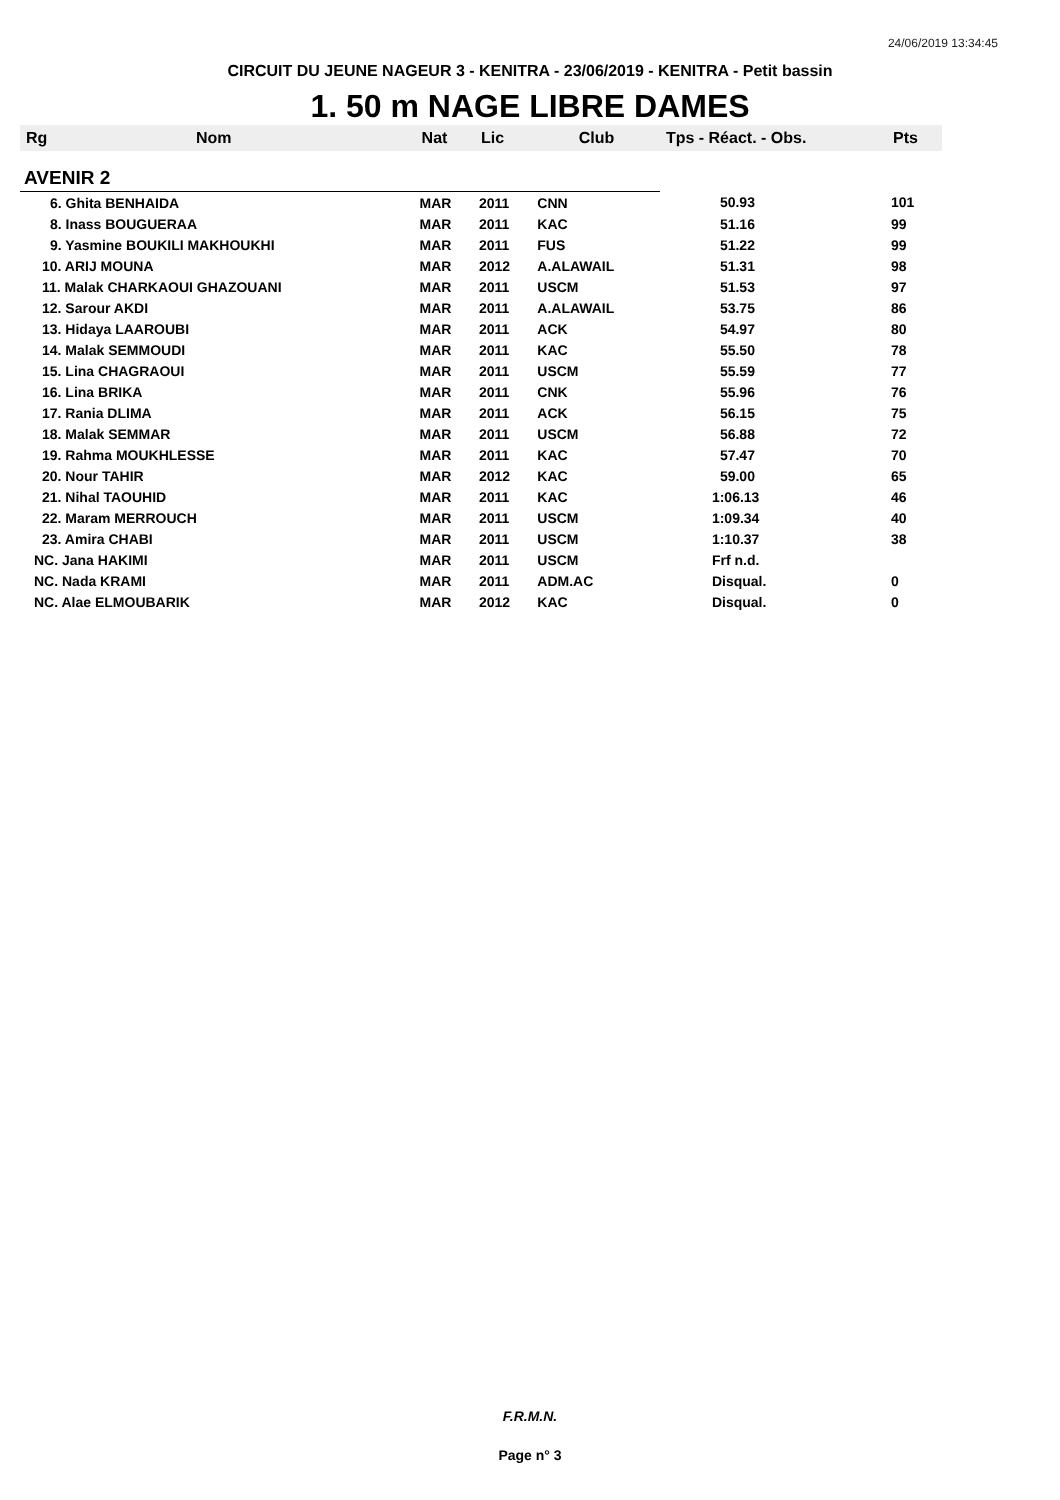24/06/2019 13:34:45
CIRCUIT DU JEUNE NAGEUR 3 - KENITRA - 23/06/2019 - KENITRA - Petit bassin
1. 50 m NAGE LIBRE DAMES
| Rg | Nom | Nat | Lic | Club | Tps - Réact. - Obs. | Pts |
| --- | --- | --- | --- | --- | --- | --- |
| AVENIR 2 | | | | | | |
| 6. Ghita BENHAIDA | | MAR | 2011 | CNN | 50.93 | 101 |
| 8. Inass BOUGUERAA | | MAR | 2011 | KAC | 51.16 | 99 |
| 9. Yasmine BOUKILI MAKHOUKHI | | MAR | 2011 | FUS | 51.22 | 99 |
| 10. ARIJ MOUNA | | MAR | 2012 | A.ALAWAIL | 51.31 | 98 |
| 11. Malak CHARKAOUI GHAZOUANI | | MAR | 2011 | USCM | 51.53 | 97 |
| 12. Sarour AKDI | | MAR | 2011 | A.ALAWAIL | 53.75 | 86 |
| 13. Hidaya LAAROUBI | | MAR | 2011 | ACK | 54.97 | 80 |
| 14. Malak SEMMOUDI | | MAR | 2011 | KAC | 55.50 | 78 |
| 15. Lina CHAGRAOUI | | MAR | 2011 | USCM | 55.59 | 77 |
| 16. Lina BRIKA | | MAR | 2011 | CNK | 55.96 | 76 |
| 17. Rania DLIMA | | MAR | 2011 | ACK | 56.15 | 75 |
| 18. Malak SEMMAR | | MAR | 2011 | USCM | 56.88 | 72 |
| 19. Rahma MOUKHLESSE | | MAR | 2011 | KAC | 57.47 | 70 |
| 20. Nour TAHIR | | MAR | 2012 | KAC | 59.00 | 65 |
| 21. Nihal TAOUHID | | MAR | 2011 | KAC | 1:06.13 | 46 |
| 22. Maram MERROUCH | | MAR | 2011 | USCM | 1:09.34 | 40 |
| 23. Amira CHABI | | MAR | 2011 | USCM | 1:10.37 | 38 |
| NC. Jana HAKIMI | | MAR | 2011 | USCM | Frf n.d. | |
| NC. Nada KRAMI | | MAR | 2011 | ADM.AC | Disqual. | 0 |
| NC. Alae ELMOUBARIK | | MAR | 2012 | KAC | Disqual. | 0 |
F.R.M.N.
Page n° 3